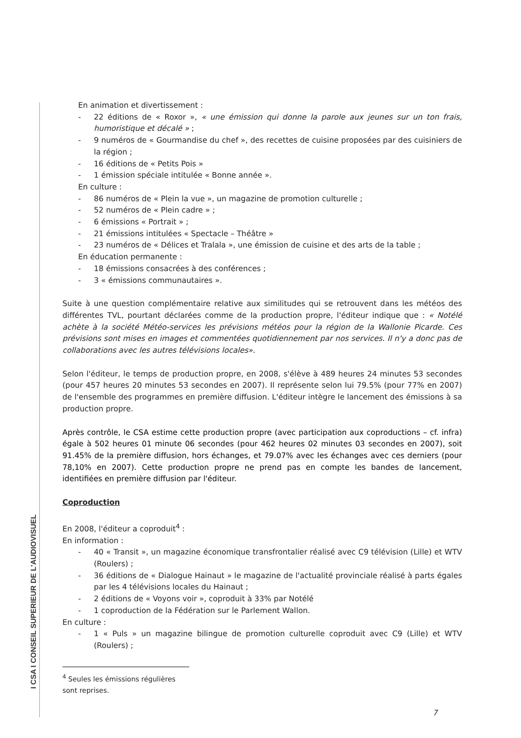I CSA I CONSEIL SUPERIEUR DE L'AUDIOVISUEL
En animation et divertissement :
- 22 éditions de « Roxor », « une émission qui donne la parole aux jeunes sur un ton frais, humoristique et décalé » ;
- 9 numéros de « Gourmandise du chef », des recettes de cuisine proposées par des cuisiniers de la région ;
- 16 éditions de « Petits Pois »
- 1 émission spéciale intitulée « Bonne année ».
En culture :
- 86 numéros de « Plein la vue », un magazine de promotion culturelle ;
- 52 numéros de « Plein cadre » ;
- 6 émissions « Portrait » ;
- 21 émissions intitulées « Spectacle – Théâtre »
- 23 numéros de « Délices et Tralala », une émission de cuisine et des arts de la table ;
En éducation permanente :
- 18 émissions consacrées à des conférences ;
- 3 « émissions communautaires ».
Suite à une question complémentaire relative aux similitudes qui se retrouvent dans les météos des différentes TVL, pourtant déclarées comme de la production propre, l'éditeur indique que : « Notélé achète à la société Météo-services les prévisions météos pour la région de la Wallonie Picarde. Ces prévisions sont mises en images et commentées quotidiennement par nos services. Il n'y a donc pas de collaborations avec les autres télévisions locales».
Selon l'éditeur, le temps de production propre, en 2008, s'élève à 489 heures 24 minutes 53 secondes (pour 457 heures 20 minutes 53 secondes en 2007). Il représente selon lui 79.5% (pour 77% en 2007) de l'ensemble des programmes en première diffusion. L'éditeur intègre le lancement des émissions à sa production propre.
Après contrôle, le CSA estime cette production propre (avec participation aux coproductions – cf. infra) égale à 502 heures 01 minute 06 secondes (pour 462 heures 02 minutes 03 secondes en 2007), soit 91.45% de la première diffusion, hors échanges, et 79.07% avec les échanges avec ces derniers (pour 78,10% en 2007). Cette production propre ne prend pas en compte les bandes de lancement, identifiées en première diffusion par l'éditeur.
Coproduction
En 2008, l'éditeur a coproduit<sup>4</sup> :
En information :
- 40 « Transit », un magazine économique transfrontalier réalisé avec C9 télévision (Lille) et WTV (Roulers) ;
- 36 éditions de « Dialogue Hainaut » le magazine de l'actualité provinciale réalisé à parts égales par les 4 télévisions locales du Hainaut ;
- 2 éditions de « Voyons voir », coproduit à 33% par Notélé
- 1 coproduction de la Fédération sur le Parlement Wallon.
En culture :
- 1 « Puls » un magazine bilingue de promotion culturelle coproduit avec C9 (Lille) et WTV (Roulers) ;
<sup>4</sup> Seules les émissions régulières sont reprises.
7